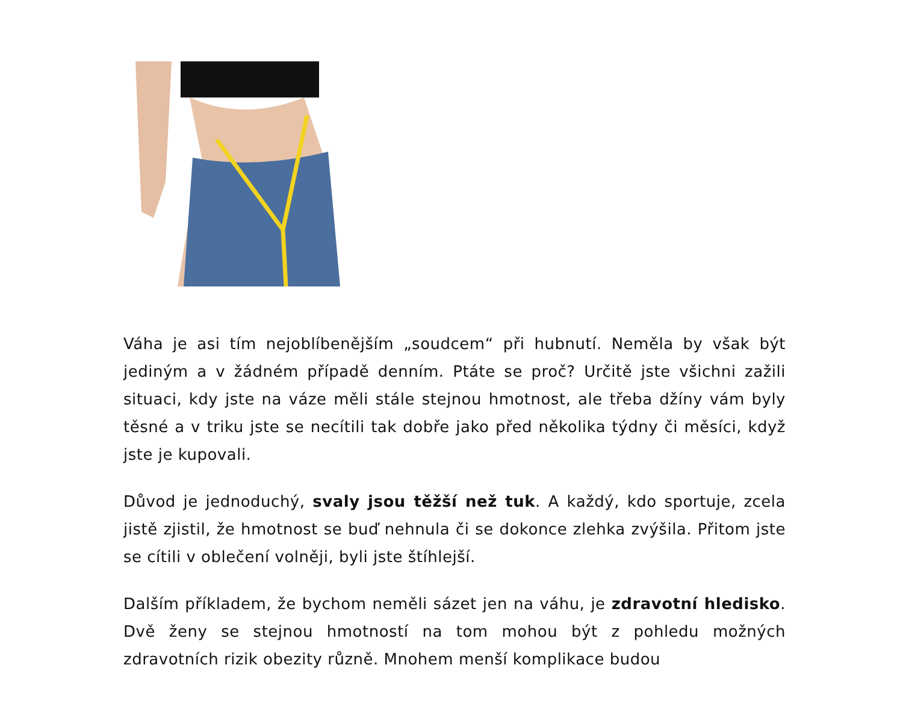Váha je asi tím nejoblíbenějším „soudcem“ při hubnutí. Neměla by však být jediným a v žádném případě denním. Ptáte se proč? Určitě jste všichni zažili situaci, kdy jste na váze měli stále stejnou hmotnost, ale třeba džíny vám byly těsné a v triku jste se necítili tak dobře jako před několika týdny či měsíci, když jste je kupovali.
Důvod je jednoduchý, svaly jsou těžší než tuk. A každý, kdo sportuje, zcela jistě zjistil, že hmotnost se buď nehnula či se dokonce zlehka zvýšila. Přitom jste se cítili v oblečení volněji, byli jste štíhlejší.
Dalším příkladem, že bychom neměli sázet jen na váhu, je zdravotní hledisko. Dvě ženy se stejnou hmotností na tom mohou být z pohledu možných zdravotních rizik obezity různě. Mnohem menší komplikace budou